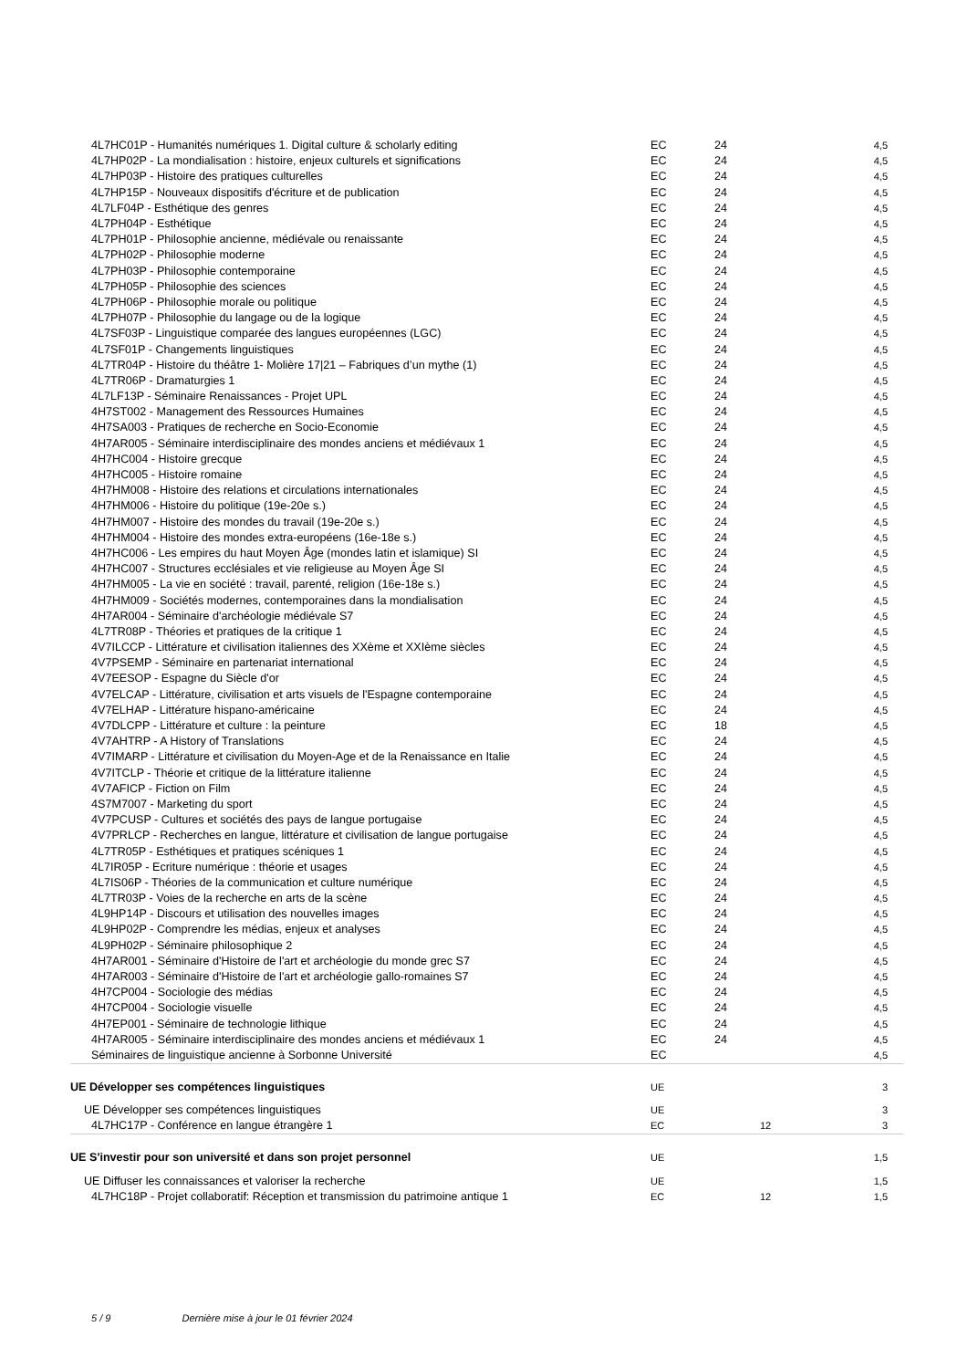| 4L7HC01P - Humanités numériques 1. Digital culture & scholarly editing | EC | 24 | | 4,5 |
| 4L7HP02P - La mondialisation : histoire, enjeux culturels et significations | EC | 24 | | 4,5 |
| 4L7HP03P - Histoire des pratiques culturelles | EC | 24 | | 4,5 |
| 4L7HP15P - Nouveaux dispositifs d'écriture et de publication | EC | 24 | | 4,5 |
| 4L7LF04P - Esthétique des genres | EC | 24 | | 4,5 |
| 4L7PH04P - Esthétique | EC | 24 | | 4,5 |
| 4L7PH01P - Philosophie ancienne, médiévale ou renaissante | EC | 24 | | 4,5 |
| 4L7PH02P - Philosophie moderne | EC | 24 | | 4,5 |
| 4L7PH03P - Philosophie contemporaine | EC | 24 | | 4,5 |
| 4L7PH05P - Philosophie des sciences | EC | 24 | | 4,5 |
| 4L7PH06P - Philosophie morale ou politique | EC | 24 | | 4,5 |
| 4L7PH07P - Philosophie du langage ou de la logique | EC | 24 | | 4,5 |
| 4L7SF03P - Linguistique comparée des langues européennes (LGC) | EC | 24 | | 4,5 |
| 4L7SF01P - Changements linguistiques | EC | 24 | | 4,5 |
| 4L7TR04P - Histoire du théâtre 1- Molière 17/21 – Fabriques d’un mythe (1) | EC | 24 | | 4,5 |
| 4L7TR06P - Dramaturgies 1 | EC | 24 | | 4,5 |
| 4L7LF13P - Séminaire Renaissances - Projet UPL | EC | 24 | | 4,5 |
| 4H7ST002 - Management des Ressources Humaines | EC | 24 | | 4,5 |
| 4H7SA003 - Pratiques de recherche en Socio-Economie | EC | 24 | | 4,5 |
| 4H7AR005 - Séminaire interdisciplinaire des mondes anciens et médiévaux 1 | EC | 24 | | 4,5 |
| 4H7HC004 - Histoire grecque | EC | 24 | | 4,5 |
| 4H7HC005 - Histoire romaine | EC | 24 | | 4,5 |
| 4H7HM008 - Histoire des relations et circulations internationales | EC | 24 | | 4,5 |
| 4H7HM006 - Histoire du politique (19e-20e s.) | EC | 24 | | 4,5 |
| 4H7HM007 - Histoire des mondes du travail (19e-20e s.) | EC | 24 | | 4,5 |
| 4H7HM004 - Histoire des mondes extra-européens (16e-18e s.) | EC | 24 | | 4,5 |
| 4H7HC006 - Les empires du haut Moyen Âge (mondes latin et islamique) SI | EC | 24 | | 4,5 |
| 4H7HC007 - Structures ecclésiales et vie religieuse au Moyen Âge SI | EC | 24 | | 4,5 |
| 4H7HM005 - La vie en société : travail, parenté, religion (16e-18e s.) | EC | 24 | | 4,5 |
| 4H7HM009 - Sociétés modernes, contemporaines dans la mondialisation | EC | 24 | | 4,5 |
| 4H7AR004 - Séminaire d'archéologie médiévale S7 | EC | 24 | | 4,5 |
| 4L7TR08P - Théories et pratiques de la critique 1 | EC | 24 | | 4,5 |
| 4V7ILCCP - Littérature et civilisation italiennes des XXème et XXIème siècles | EC | 24 | | 4,5 |
| 4V7PSEMP - Séminaire en partenariat international | EC | 24 | | 4,5 |
| 4V7EESOP - Espagne du Siècle d'or | EC | 24 | | 4,5 |
| 4V7ELCAP - Littérature, civilisation et arts visuels de l'Espagne contemporaine | EC | 24 | | 4,5 |
| 4V7ELHAP - Littérature hispano-américaine | EC | 24 | | 4,5 |
| 4V7DLCPP - Littérature et culture : la peinture | EC | 18 | | 4,5 |
| 4V7AHTRP - A History of Translations | EC | 24 | | 4,5 |
| 4V7IMARP - Littérature et civilisation du Moyen-Age et de la Renaissance en Italie | EC | 24 | | 4,5 |
| 4V7ITCLP - Théorie et critique de la littérature italienne | EC | 24 | | 4,5 |
| 4V7AFICP - Fiction on Film | EC | 24 | | 4,5 |
| 4S7M7007 - Marketing du sport | EC | 24 | | 4,5 |
| 4V7PCUSP - Cultures et sociétés des pays de langue portugaise | EC | 24 | | 4,5 |
| 4V7PRLCP - Recherches en langue, littérature et civilisation de langue portugaise | EC | 24 | | 4,5 |
| 4L7TR05P - Esthétiques et pratiques scéniques 1 | EC | 24 | | 4,5 |
| 4L7IR05P - Ecriture numérique : théorie et usages | EC | 24 | | 4,5 |
| 4L7IS06P - Théories de la communication et culture numérique | EC | 24 | | 4,5 |
| 4L7TR03P - Voies de la recherche en arts de la scène | EC | 24 | | 4,5 |
| 4L9HP14P - Discours et utilisation des nouvelles images | EC | 24 | | 4,5 |
| 4L9HP02P - Comprendre les médias, enjeux et analyses | EC | 24 | | 4,5 |
| 4L9PH02P - Séminaire philosophique 2 | EC | 24 | | 4,5 |
| 4H7AR001 - Séminaire d'Histoire de l'art et archéologie du monde grec S7 | EC | 24 | | 4,5 |
| 4H7AR003 - Séminaire d'Histoire de l'art et archéologie gallo-romaines S7 | EC | 24 | | 4,5 |
| 4H7CP004 - Sociologie des médias | EC | 24 | | 4,5 |
| 4H7CP004 - Sociologie visuelle | EC | 24 | | 4,5 |
| 4H7EP001 - Séminaire de technologie lithique | EC | 24 | | 4,5 |
| 4H7AR005 - Séminaire interdisciplinaire des mondes anciens et médiévaux 1 | EC | 24 | | 4,5 |
| Séminaires de linguistique ancienne à Sorbonne Université | EC | | | 4,5 |
| UE Développer ses compétences linguistiques | UE | | | 3 |
| UE Développer ses compétences linguistiques | UE | | | 3 |
| 4L7HC17P - Conférence en langue étrangère 1 | EC | | 12 | 3 |
| UE S'investir pour son université et dans son projet personnel | UE | | | 1,5 |
| UE Diffuser les connaissances et valoriser la recherche | UE | | | 1,5 |
| 4L7HC18P - Projet collaboratif: Réception et transmission du patrimoine antique 1 | EC | | 12 | 1,5 |
5 / 9 Dernière mise à jour le 01 février 2024